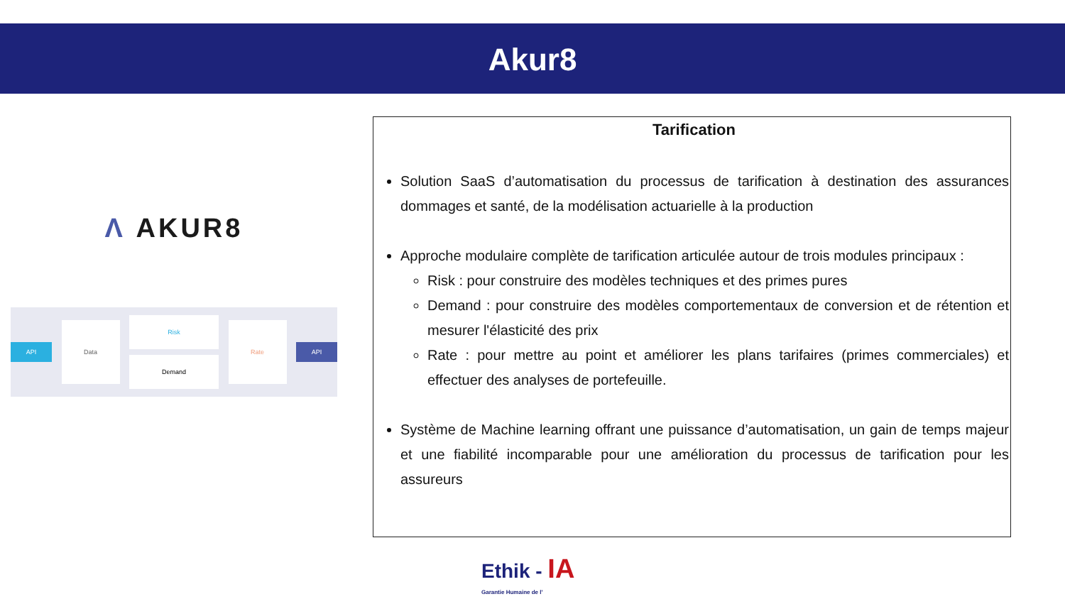Akur8
Λ AKUR8
API
Data
Risk
Demand
Rate
API
Tarification
Solution SaaS d’automatisation du processus de tarification à destination des assurances dommages et santé, de la modélisation actuarielle à la production
Approche modulaire complète de tarification articulée autour de trois modules principaux :
Risk : pour construire des modèles techniques et des primes pures
Demand : pour construire des modèles comportementaux de conversion et de rétention et mesurer l'élasticité des prix
Rate : pour mettre au point et améliorer les plans tarifaires (primes commerciales) et effectuer des analyses de portefeuille.
Système de Machine learning offrant une puissance d’automatisation, un gain de temps majeur et une fiabilité incomparable pour une amélioration du processus de tarification pour les assureurs
Ethik - IA
Garantie Humaine de l'